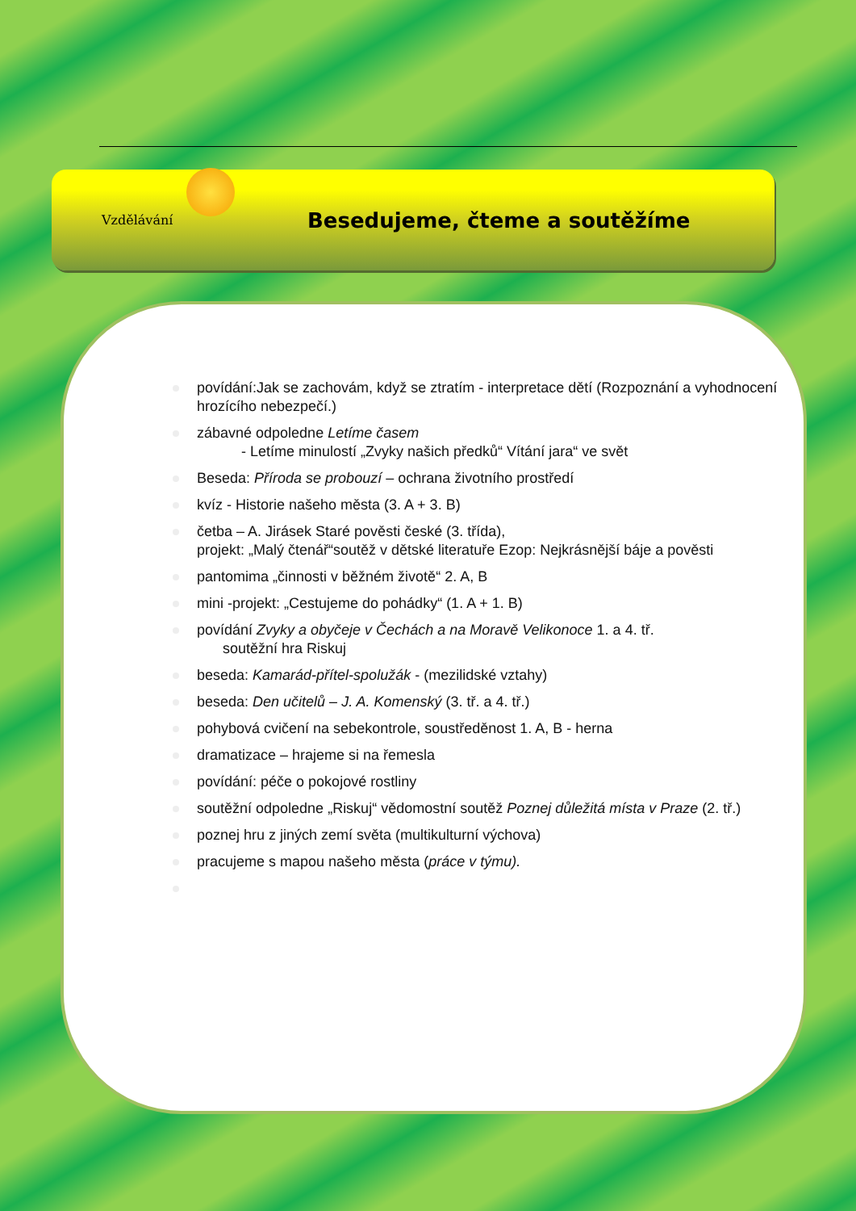Vzdělávání
Besedujeme, čteme a soutěžíme
povídání:Jak se zachovám, když se ztratím - interpretace dětí (Rozpoznání a vyhodnocení hrozícího nebezpečí.)
zábavné odpoledne Letíme časem
- Letíme minulostí „Zvyky našich předků“ Vítání jara“ ve svět
Beseda: Příroda se probouzí – ochrana životního prostředí
kvíz - Historie našeho města (3. A + 3. B)
četba – A. Jirásek Staré pověsti české (3. třída),
projekt: „Malý čtenář“soutěž v dětské literatuře Ezop: Nejkrásnější báje a pověsti
pantomima „činnosti v běžném životě“ 2. A, B
mini -projekt: „Cestujeme do pohádky“ (1. A + 1. B)
povídání Zvyky a obyčeje v Čechách a na Moravě Velikonoce 1. a 4. tř.
soutěžní hra Riskuj
beseda: Kamarád-přítel-spolužák - (mezilidské vztahy)
beseda: Den učitelů – J. A. Komenský (3. tř. a 4. tř.)
pohybová cvičení na sebekontrole, soustředěnost 1. A, B - herna
dramatizace – hrajeme si na řemesla
povídání: péče o pokojové rostliny
soutěžní odpoledne „Riskuj“ vědomostní soutěž Poznej důležitá místa v Praze (2. tř.)
poznej hru z jiných zemí světa (multikulturní výchova)
pracujeme s mapou našeho města (práce v týmu).